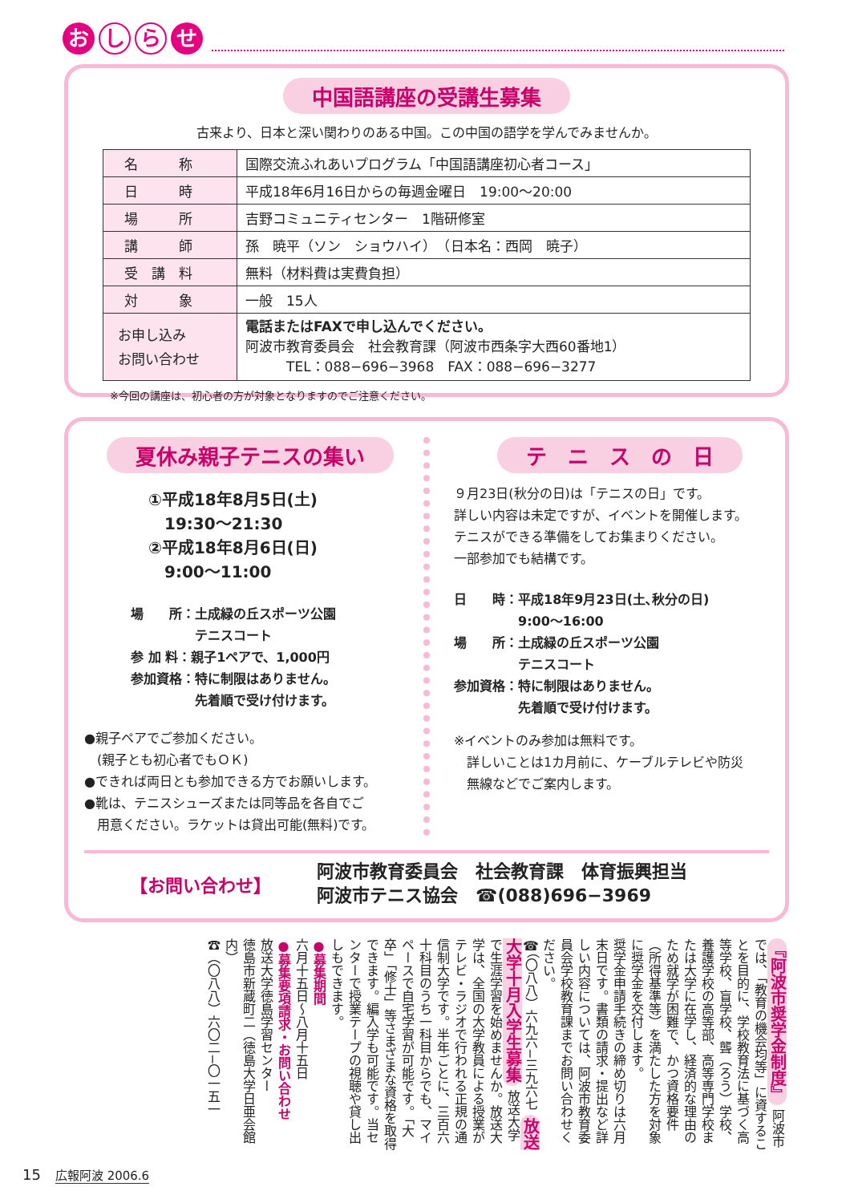おし ら せ
中国語講座の受講生募集
古来より、日本と深い関わりのある中国。この中国の語学を学んでみませんか。
| 名 称 | 国際交流ふれあいプログラム「中国語講座初心者コース」 |
| 日 時 | 平成18年6月16日からの毎週金曜日 19:00～20:00 |
| 場 所 | 吉野コミュニティセンター 1階研修室 |
| 講 師 | 孫 暁平（ソン ショウハイ） （日本名：西岡 暁子） |
| 受 講 料 | 無料（材料費は実費負担） |
| 対 象 | 一般 15人 |
| お申し込み お問い合わせ | 電話またはFAXで申し込んでください。 阿波市教育委員会 社会教育課（阿波市西条字大西60番地1） TEL：088−696−3968 FAX：088−696−3277 |
※今回の講座は、初心者の方が対象となりますのでご注意ください。
夏休み親子テニスの集い
①平成18年8月5日(土)
　19:30～21:30
②平成18年8月6日(日)
　9:00～11:00
場　　所：土成緑の丘スポーツ公園
　　　　　テニスコート
参 加 料：親子1ペアで、1,000円
参加資格：特に制限はありません。
　　　　　先着順で受け付けます。
●親子ペアでご参加ください。
　(親子とも初心者でもＯＫ)
●できれば両日とも参加できる方でお願いします。
●靴は、テニスシューズまたは同等品を各自でご
　用意ください。ラケットは貸出可能(無料)です。
テ　ニ　ス　の　日
９月23日(秋分の日)は「テニスの日」です。
詳しい内容は未定ですが、イベントを開催します。
テニスができる準備をしてお集まりください。
一部参加でも結構です。
日　　時：平成18年9月23日(土､秋分の日)
　　　　　9:00～16:00
場　　所：土成緑の丘スポーツ公園
　　　　　テニスコート
参加資格：特に制限はありません。
　　　　　先着順で受け付けます。
※イベントのみ参加は無料です。
　詳しいことは1カ月前に、ケーブルテレビや防災
　無線などでご案内します。
【お問い合わせ】
阿波市教育委員会　社会教育課　体育振興担当
阿波市テニス協会　☎(088)696−3969
『阿波市奨学金制度』 阿波市では、「教育の機会均等」に資することを目的に、学校教育法に基づく高等学校、盲学校、聾（ろう）学校、養護学校の高等部、高等専門学校または大学に在学し、経済的な理由のため就学が困難で、かつ資格要件（所得基準等）を満たした方を対象に奨学金を交付します。
奨学金申請手続きの締め切りは六月末日です。書類の請求・提出など詳しい内容については、阿波市教育委員会学校教育課までお問い合わせください。
☎（〇八八）六九六−三九六七 放送大学十月入学生募集 放送大学で生涯学習を始めませんか。放送大学は、全国の大学教員による授業がテレビ・ラジオで行われる正規の通信制大学です。半年ごとに、三百六十科目のうち一科目からでも、マイペースで自宅学習が可能です。「大卒」「修士」等さまざまな資格を取得できます。編入学も可能です。当センターで授業テープの視聴や貸し出しもできます。
●募集期間
六月十五日～八月十五日
●募集要項請求・お問い合わせ
放送大学徳島学習センター
徳島市新蔵町二（徳島大学日亜会館内）
☎（〇八八）六〇二−〇一五一
15　広報阿波 2006.6